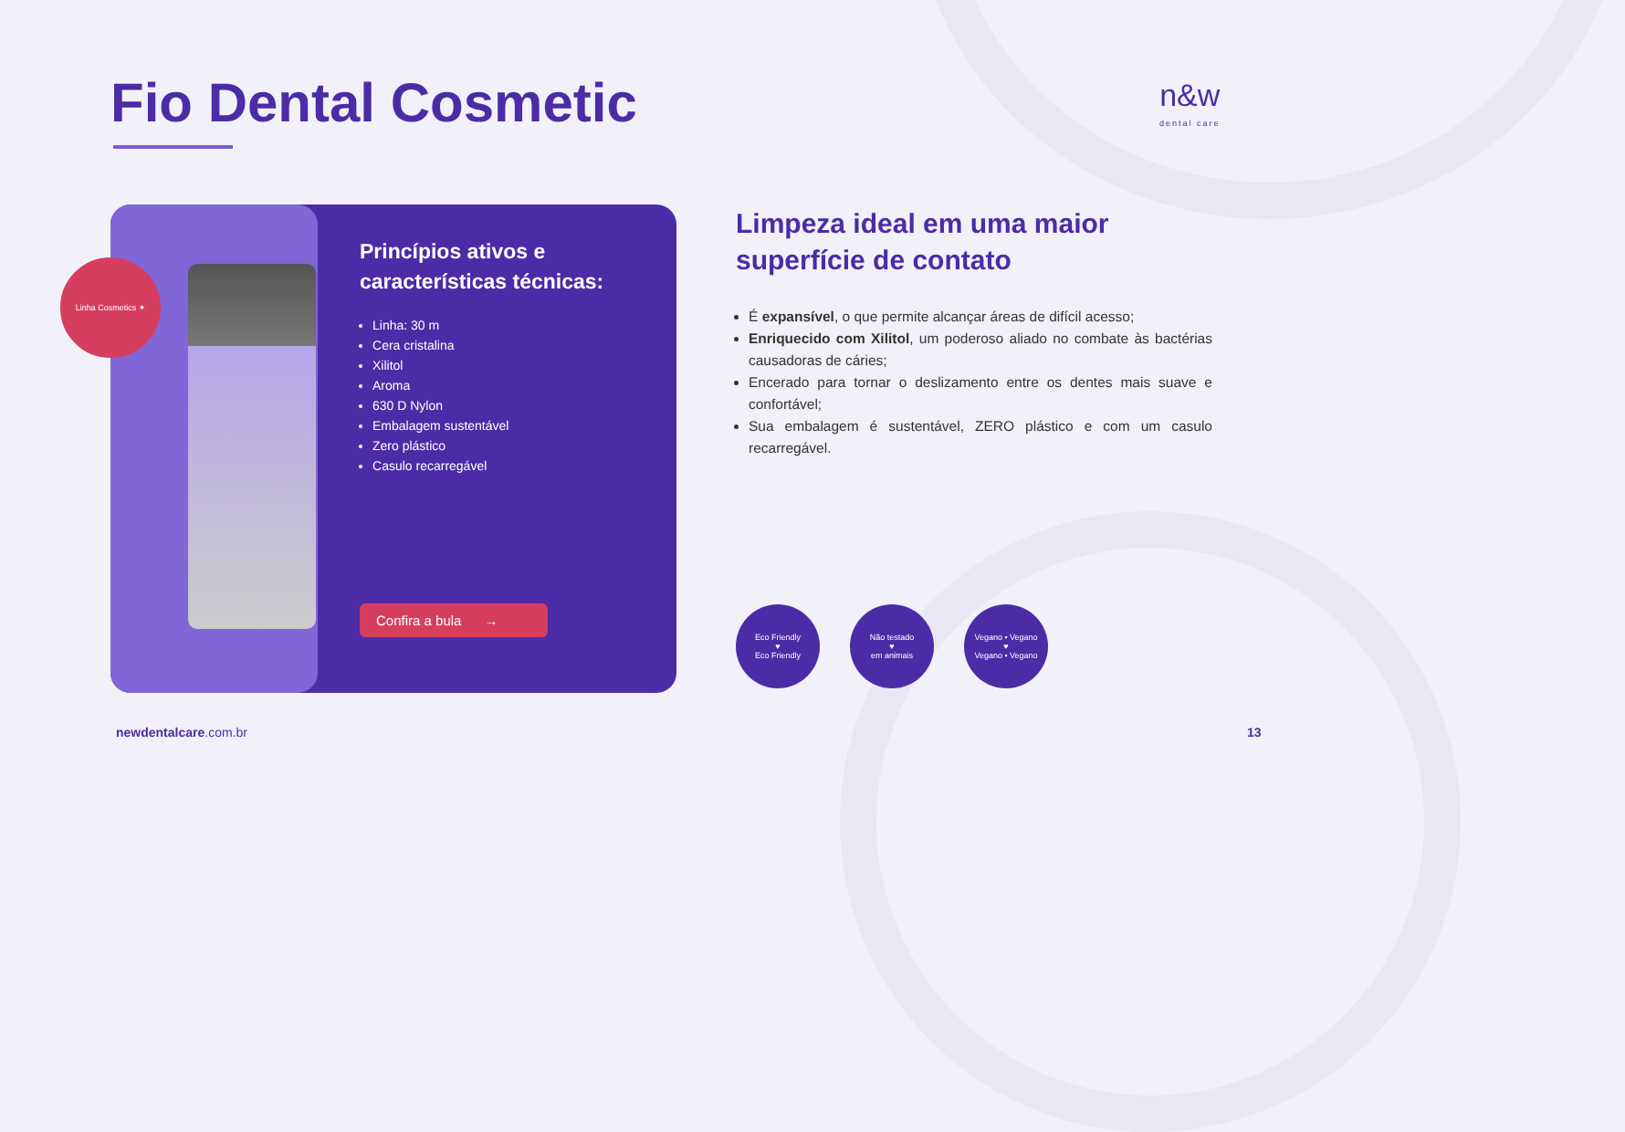Fio Dental Cosmetic n&w
dental care
Linha Cosmetics ✦
Princípios ativos e características técnicas:
Linha: 30 m
Cera cristalina
Xilitol
Aroma
630 D Nylon
Embalagem sustentável
Zero plástico
Casulo recarregável
Confira a bula →
Limpeza ideal em uma maior superfície de contato
É expansível, o que permite alcançar áreas de difícil acesso;
Enriquecido com Xilitol, um poderoso aliado no combate às bactérias causadoras de cáries;
Encerado para tornar o deslizamento entre os dentes mais suave e confortável;
Sua embalagem é sustentável, ZERO plástico e com um casulo recarregável.
Eco Friendly
♥
Eco Friendly
Não testado
♥
em animais
Vegano • Vegano
♥
Vegano • Vegano
newdentalcare.com.br 13